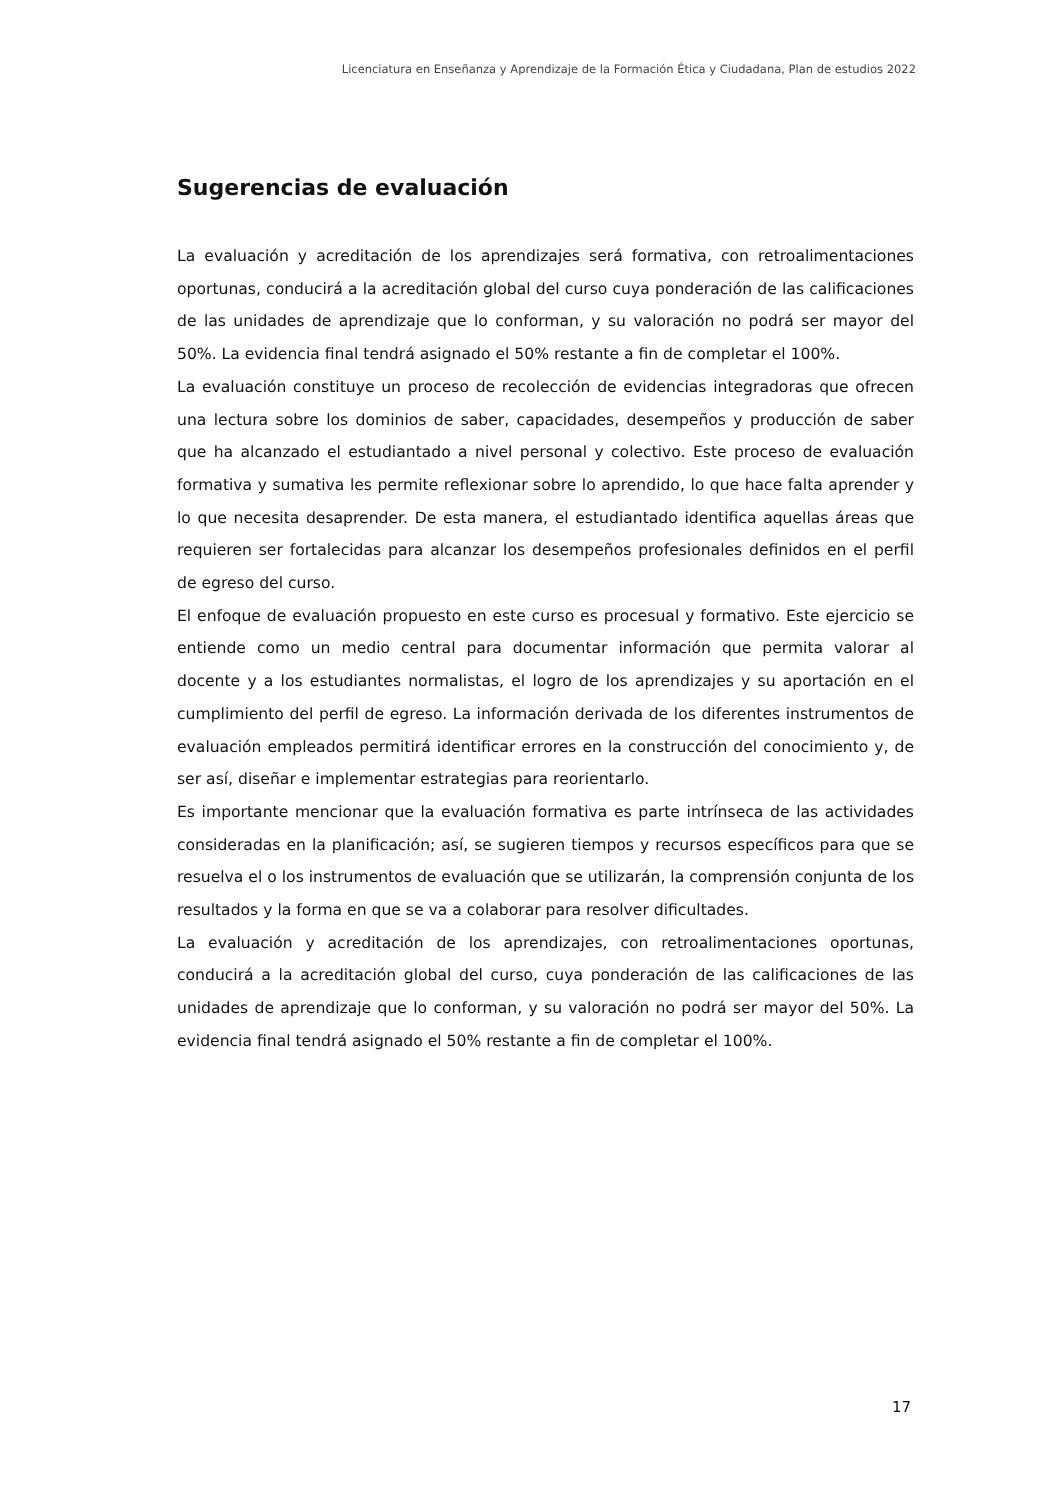Licenciatura en Enseñanza y Aprendizaje de la Formación Ética y Ciudadana, Plan de estudios 2022
Sugerencias de evaluación
La evaluación y acreditación de los aprendizajes será formativa, con retroalimentaciones oportunas, conducirá a la acreditación global del curso cuya ponderación de las calificaciones de las unidades de aprendizaje que lo conforman, y su valoración no podrá ser mayor del 50%. La evidencia final tendrá asignado el 50% restante a fin de completar el 100%.
La evaluación constituye un proceso de recolección de evidencias integradoras que ofrecen una lectura sobre los dominios de saber, capacidades, desempeños y producción de saber que ha alcanzado el estudiantado a nivel personal y colectivo. Este proceso de evaluación formativa y sumativa les permite reflexionar sobre lo aprendido, lo que hace falta aprender y lo que necesita desaprender. De esta manera, el estudiantado identifica aquellas áreas que requieren ser fortalecidas para alcanzar los desempeños profesionales definidos en el perfil de egreso del curso.
El enfoque de evaluación propuesto en este curso es procesual y formativo. Este ejercicio se entiende como un medio central para documentar información que permita valorar al docente y a los estudiantes normalistas, el logro de los aprendizajes y su aportación en el cumplimiento del perfil de egreso. La información derivada de los diferentes instrumentos de evaluación empleados permitirá identificar errores en la construcción del conocimiento y, de ser así, diseñar e implementar estrategias para reorientarlo.
Es importante mencionar que la evaluación formativa es parte intrínseca de las actividades consideradas en la planificación; así, se sugieren tiempos y recursos específicos para que se resuelva el o los instrumentos de evaluación que se utilizarán, la comprensión conjunta de los resultados y la forma en que se va a colaborar para resolver dificultades.
La evaluación y acreditación de los aprendizajes, con retroalimentaciones oportunas, conducirá a la acreditación global del curso, cuya ponderación de las calificaciones de las unidades de aprendizaje que lo conforman, y su valoración no podrá ser mayor del 50%. La evidencia final tendrá asignado el 50% restante a fin de completar el 100%.
17